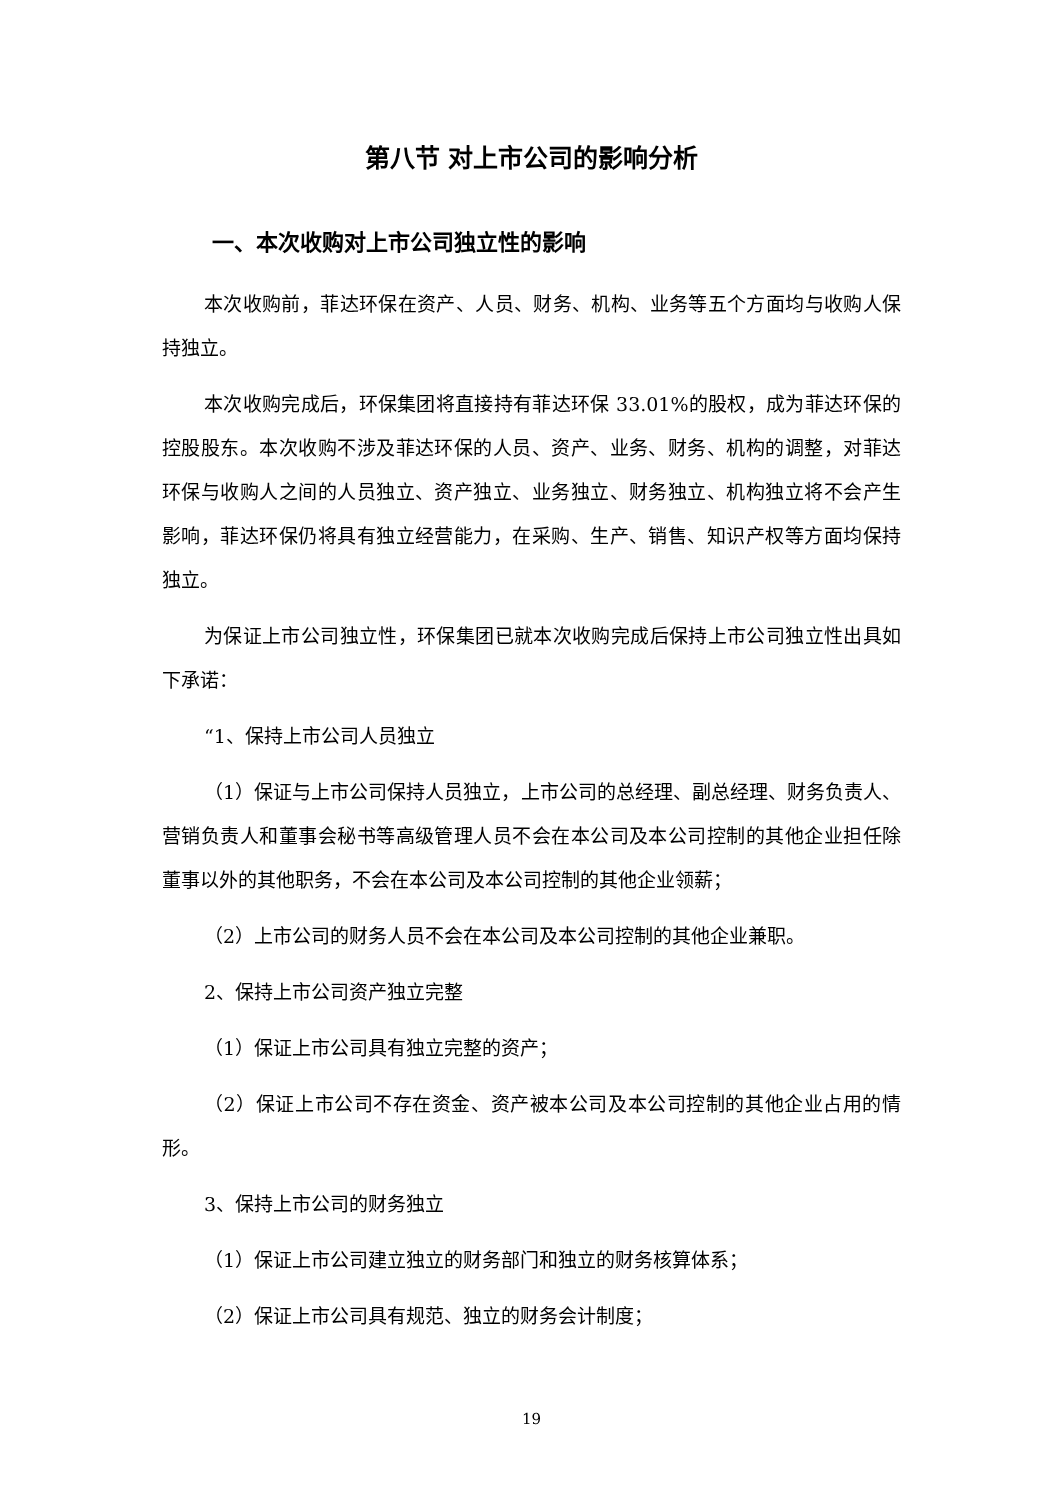第八节 对上市公司的影响分析
一、本次收购对上市公司独立性的影响
本次收购前，菲达环保在资产、人员、财务、机构、业务等五个方面均与收购人保持独立。
本次收购完成后，环保集团将直接持有菲达环保 33.01%的股权，成为菲达环保的控股股东。本次收购不涉及菲达环保的人员、资产、业务、财务、机构的调整，对菲达环保与收购人之间的人员独立、资产独立、业务独立、财务独立、机构独立将不会产生影响，菲达环保仍将具有独立经营能力，在采购、生产、销售、知识产权等方面均保持独立。
为保证上市公司独立性，环保集团已就本次收购完成后保持上市公司独立性出具如下承诺：
“1、保持上市公司人员独立
（1）保证与上市公司保持人员独立，上市公司的总经理、副总经理、财务负责人、营销负责人和董事会秘书等高级管理人员不会在本公司及本公司控制的其他企业担任除董事以外的其他职务，不会在本公司及本公司控制的其他企业领薪；
（2）上市公司的财务人员不会在本公司及本公司控制的其他企业兼职。
2、保持上市公司资产独立完整
（1）保证上市公司具有独立完整的资产；
（2）保证上市公司不存在资金、资产被本公司及本公司控制的其他企业占用的情形。
3、保持上市公司的财务独立
（1）保证上市公司建立独立的财务部门和独立的财务核算体系；
（2）保证上市公司具有规范、独立的财务会计制度；
19